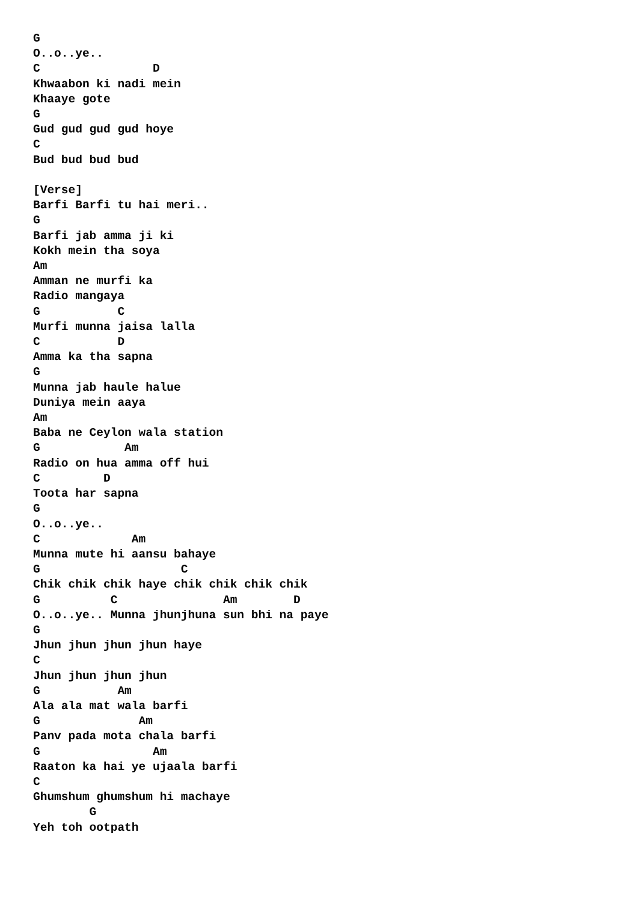G
O..o..ye..
C                D
Khwaabon ki nadi mein
Khaaye gote
G
Gud gud gud gud hoye
C
Bud bud bud bud

[Verse]
Barfi Barfi tu hai meri..
G
Barfi jab amma ji ki
Kokh mein tha soya
Am
Amman ne murfi ka
Radio mangaya
G           C
Murfi munna jaisa lalla
C           D
Amma ka tha sapna
G
Munna jab haule halue
Duniya mein aaya
Am
Baba ne Ceylon wala station
G            Am
Radio on hua amma off hui
C         D
Toota har sapna
G
O..o..ye..
C             Am
Munna mute hi aansu bahaye
G                    C
Chik chik chik haye chik chik chik chik
G          C               Am        D
O..o..ye.. Munna jhunjhuna sun bhi na paye
G
Jhun jhun jhun jhun haye
C
Jhun jhun jhun jhun
G           Am
Ala ala mat wala barfi
G              Am
Panv pada mota chala barfi
G                Am
Raaton ka hai ye ujaala barfi
C
Ghumshum ghumshum hi machaye
        G
Yeh toh ootpath